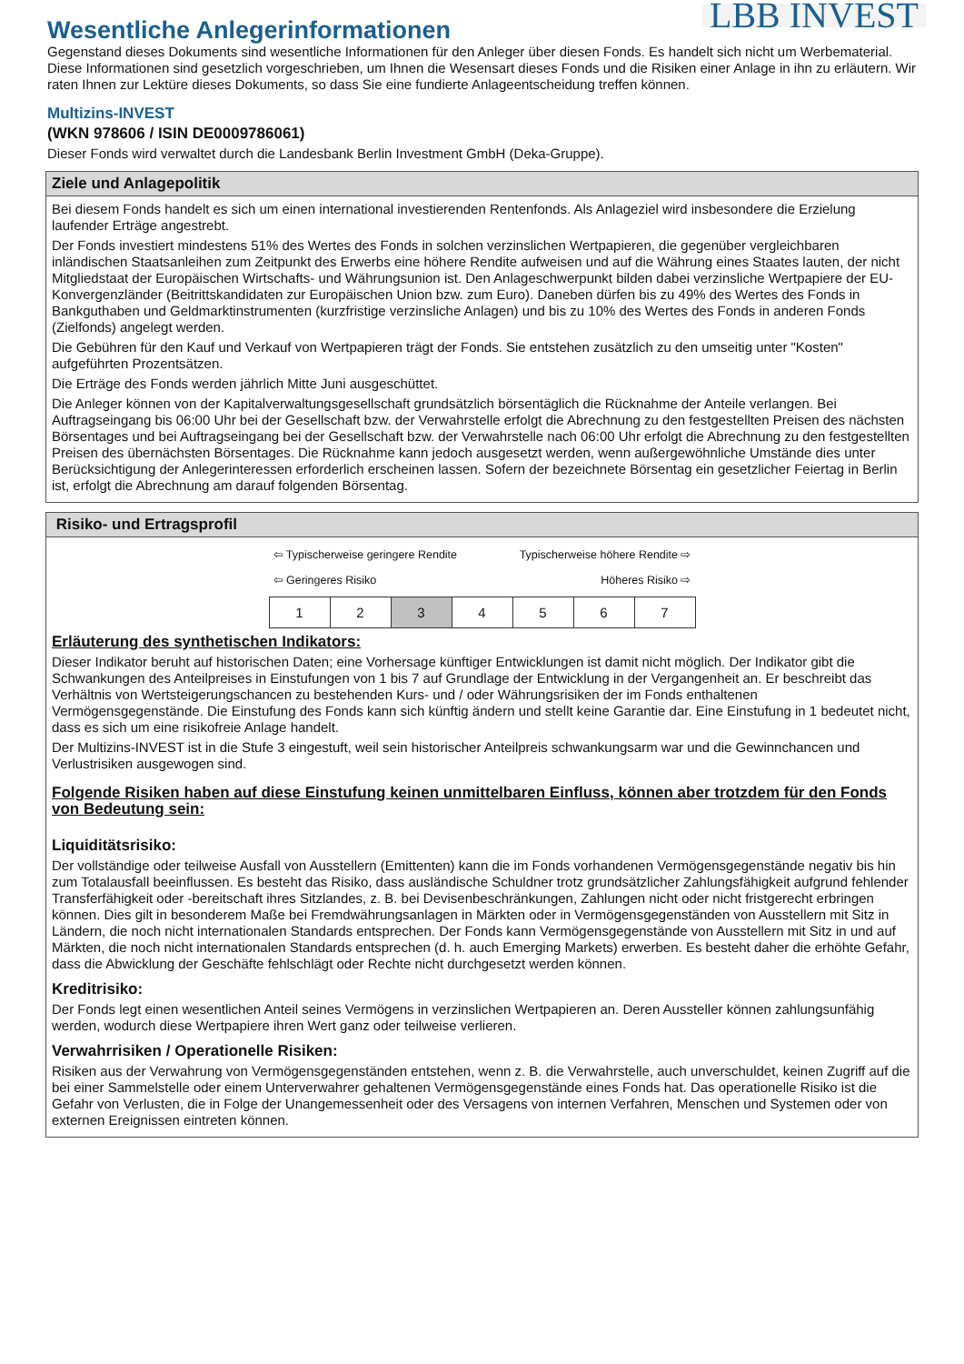LBB INVEST
Wesentliche Anlegerinformationen
Gegenstand dieses Dokuments sind wesentliche Informationen für den Anleger über diesen Fonds. Es handelt sich nicht um Werbematerial. Diese Informationen sind gesetzlich vorgeschrieben, um Ihnen die Wesensart dieses Fonds und die Risiken einer Anlage in ihn zu erläutern. Wir raten Ihnen zur Lektüre dieses Dokuments, so dass Sie eine fundierte Anlageentscheidung treffen können.
Multizins-INVEST
(WKN 978606 / ISIN DE0009786061)
Dieser Fonds wird verwaltet durch die Landesbank Berlin Investment GmbH (Deka-Gruppe).
Ziele und Anlagepolitik
Bei diesem Fonds handelt es sich um einen international investierenden Rentenfonds. Als Anlageziel wird insbesondere die Erzielung laufender Erträge angestrebt.
Der Fonds investiert mindestens 51% des Wertes des Fonds in solchen verzinslichen Wertpapieren, die gegenüber vergleichbaren inländischen Staatsanleihen zum Zeitpunkt des Erwerbs eine höhere Rendite aufweisen und auf die Währung eines Staates lauten, der nicht Mitgliedstaat der Europäischen Wirtschafts- und Währungsunion ist. Den Anlageschwerpunkt bilden dabei verzinsliche Wertpapiere der EU-Konvergenzländer (Beitrittskandidaten zur Europäischen Union bzw. zum Euro). Daneben dürfen bis zu 49% des Wertes des Fonds in Bankguthaben und Geldmarktinstrumenten (kurzfristige verzinsliche Anlagen) und bis zu 10% des Wertes des Fonds in anderen Fonds (Zielfonds) angelegt werden.
Die Gebühren für den Kauf und Verkauf von Wertpapieren trägt der Fonds. Sie entstehen zusätzlich zu den umseitig unter "Kosten" aufgeführten Prozentsätzen.
Die Erträge des Fonds werden jährlich Mitte Juni ausgeschüttet.
Die Anleger können von der Kapitalverwaltungsgesellschaft grundsätzlich börsentäglich die Rücknahme der Anteile verlangen. Bei Auftragseingang bis 06:00 Uhr bei der Gesellschaft bzw. der Verwahrstelle erfolgt die Abrechnung zu den festgestellten Preisen des nächsten Börsentages und bei Auftragseingang bei der Gesellschaft bzw. der Verwahrstelle nach 06:00 Uhr erfolgt die Abrechnung zu den festgestellten Preisen des übernächsten Börsentages. Die Rücknahme kann jedoch ausgesetzt werden, wenn außergewöhnliche Umstände dies unter Berücksichtigung der Anlegerinteressen erforderlich erscheinen lassen. Sofern der bezeichnete Börsentag ein gesetzlicher Feiertag in Berlin ist, erfolgt die Abrechnung am darauf folgenden Börsentag.
Risiko- und Ertragsprofil
⇦ Typischerweise geringere Rendite Typischerweise höhere Rendite ⇨
⇦ Geringeres Risiko Höheres Risiko ⇨
| 1 | 2 | 3 | 4 | 5 | 6 | 7 |
Erläuterung des synthetischen Indikators:
Dieser Indikator beruht auf historischen Daten; eine Vorhersage künftiger Entwicklungen ist damit nicht möglich. Der Indikator gibt die Schwankungen des Anteilpreises in Einstufungen von 1 bis 7 auf Grundlage der Entwicklung in der Vergangenheit an. Er beschreibt das Verhältnis von Wertsteigerungschancen zu bestehenden Kurs- und / oder Währungsrisiken der im Fonds enthaltenen Vermögensgegenstände. Die Einstufung des Fonds kann sich künftig ändern und stellt keine Garantie dar. Eine Einstufung in 1 bedeutet nicht, dass es sich um eine risikofreie Anlage handelt.
Der Multizins-INVEST ist in die Stufe 3 eingestuft, weil sein historischer Anteilpreis schwankungsarm war und die Gewinnchancen und Verlustrisiken ausgewogen sind.
Folgende Risiken haben auf diese Einstufung keinen unmittelbaren Einfluss, können aber trotzdem für den Fonds von Bedeutung sein:
Liquiditätsrisiko:
Der vollständige oder teilweise Ausfall von Ausstellern (Emittenten) kann die im Fonds vorhandenen Vermögensgegenstände negativ bis hin zum Totalausfall beeinflussen. Es besteht das Risiko, dass ausländische Schuldner trotz grundsätzlicher Zahlungsfähigkeit aufgrund fehlender Transferfähigkeit oder -bereitschaft ihres Sitzlandes, z. B. bei Devisenbeschränkungen, Zahlungen nicht oder nicht fristgerecht erbringen können. Dies gilt in besonderem Maße bei Fremdwährungsanlagen in Märkten oder in Vermögensgegenständen von Ausstellern mit Sitz in Ländern, die noch nicht internationalen Standards entsprechen. Der Fonds kann Vermögensgegenstände von Ausstellern mit Sitz in und auf Märkten, die noch nicht internationalen Standards entsprechen (d. h. auch Emerging Markets) erwerben. Es besteht daher die erhöhte Gefahr, dass die Abwicklung der Geschäfte fehlschlägt oder Rechte nicht durchgesetzt werden können.
Kreditrisiko:
Der Fonds legt einen wesentlichen Anteil seines Vermögens in verzinslichen Wertpapieren an. Deren Aussteller können zahlungsunfähig werden, wodurch diese Wertpapiere ihren Wert ganz oder teilweise verlieren.
Verwahrrisiken / Operationelle Risiken:
Risiken aus der Verwahrung von Vermögensgegenständen entstehen, wenn z. B. die Verwahrstelle, auch unverschuldet, keinen Zugriff auf die bei einer Sammelstelle oder einem Unterverwahrer gehaltenen Vermögensgegenstände eines Fonds hat. Das operationelle Risiko ist die Gefahr von Verlusten, die in Folge der Unangemessenheit oder des Versagens von internen Verfahren, Menschen und Systemen oder von externen Ereignissen eintreten können.